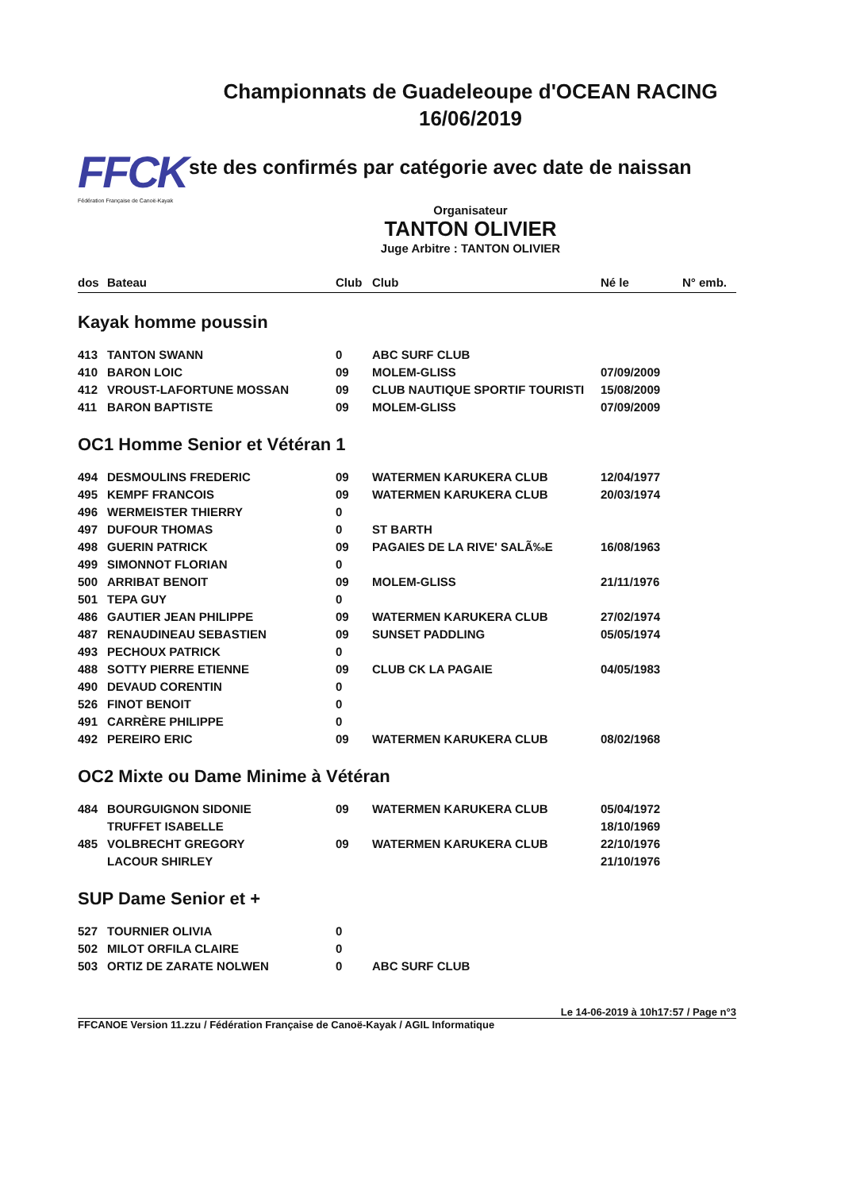Championnats de Guadeleoupe d'OCEAN RACING
16/06/2019
FFCK
Fédération Française de Canoë-Kayak
ste des confirmés par catégorie avec date de naissan
Organisateur
TANTON OLIVIER
Juge Arbitre : TANTON OLIVIER
| dos | Bateau | Club | Club | Né le | N° emb. |
| --- | --- | --- | --- | --- | --- |
| Kayak homme poussin | | | | | |
| 413 | TANTON SWANN | 0 | ABC SURF CLUB | | |
| 410 | BARON LOIC | 09 | MOLEM-GLISS | 07/09/2009 | |
| 412 | VROUST-LAFORTUNE MOSSAN | 09 | CLUB NAUTIQUE SPORTIF TOURISTI | 15/08/2009 | |
| 411 | BARON BAPTISTE | 09 | MOLEM-GLISS | 07/09/2009 | |
| OC1 Homme Senior et Vétéran 1 | | | | | |
| 494 | DESMOULINS FREDERIC | 09 | WATERMEN KARUKERA CLUB | 12/04/1977 | |
| 495 | KEMPF FRANCOIS | 09 | WATERMEN KARUKERA CLUB | 20/03/1974 | |
| 496 | WERMEISTER THIERRY | 0 | | | |
| 497 | DUFOUR THOMAS | 0 | ST BARTH | | |
| 498 | GUERIN PATRICK | 09 | PAGAIES DE LA RIVE' SALÃ‰E | 16/08/1963 | |
| 499 | SIMONNOT FLORIAN | 0 | | | |
| 500 | ARRIBAT BENOIT | 09 | MOLEM-GLISS | 21/11/1976 | |
| 501 | TEPA GUY | 0 | | | |
| 486 | GAUTIER JEAN PHILIPPE | 09 | WATERMEN KARUKERA CLUB | 27/02/1974 | |
| 487 | RENAUDINEAU SEBASTIEN | 09 | SUNSET PADDLING | 05/05/1974 | |
| 493 | PECHOUX PATRICK | 0 | | | |
| 488 | SOTTY PIERRE ETIENNE | 09 | CLUB CK LA PAGAIE | 04/05/1983 | |
| 490 | DEVAUD CORENTIN | 0 | | | |
| 526 | FINOT BENOIT | 0 | | | |
| 491 | CARRÈRE PHILIPPE | 0 | | | |
| 492 | PEREIRO ERIC | 09 | WATERMEN KARUKERA CLUB | 08/02/1968 | |
| OC2 Mixte ou Dame Minime à Vétéran | | | | | |
| 484 | BOURGUIGNON SIDONIE | 09 | WATERMEN KARUKERA CLUB | 05/04/1972 | |
| | TRUFFET ISABELLE | | | 18/10/1969 | |
| 485 | VOLBRECHT GREGORY | 09 | WATERMEN KARUKERA CLUB | 22/10/1976 | |
| | LACOUR SHIRLEY | | | 21/10/1976 | |
| SUP Dame Senior et + | | | | | |
| 527 | TOURNIER OLIVIA | 0 | | | |
| 502 | MILOT ORFILA CLAIRE | 0 | | | |
| 503 | ORTIZ DE ZARATE NOLWEN | 0 | ABC SURF CLUB | | |
Le 14-06-2019 à 10h17:57 / Page n°3
FFCANOE Version 11.zzu / Fédération Française de Canoë-Kayak / AGIL Informatique